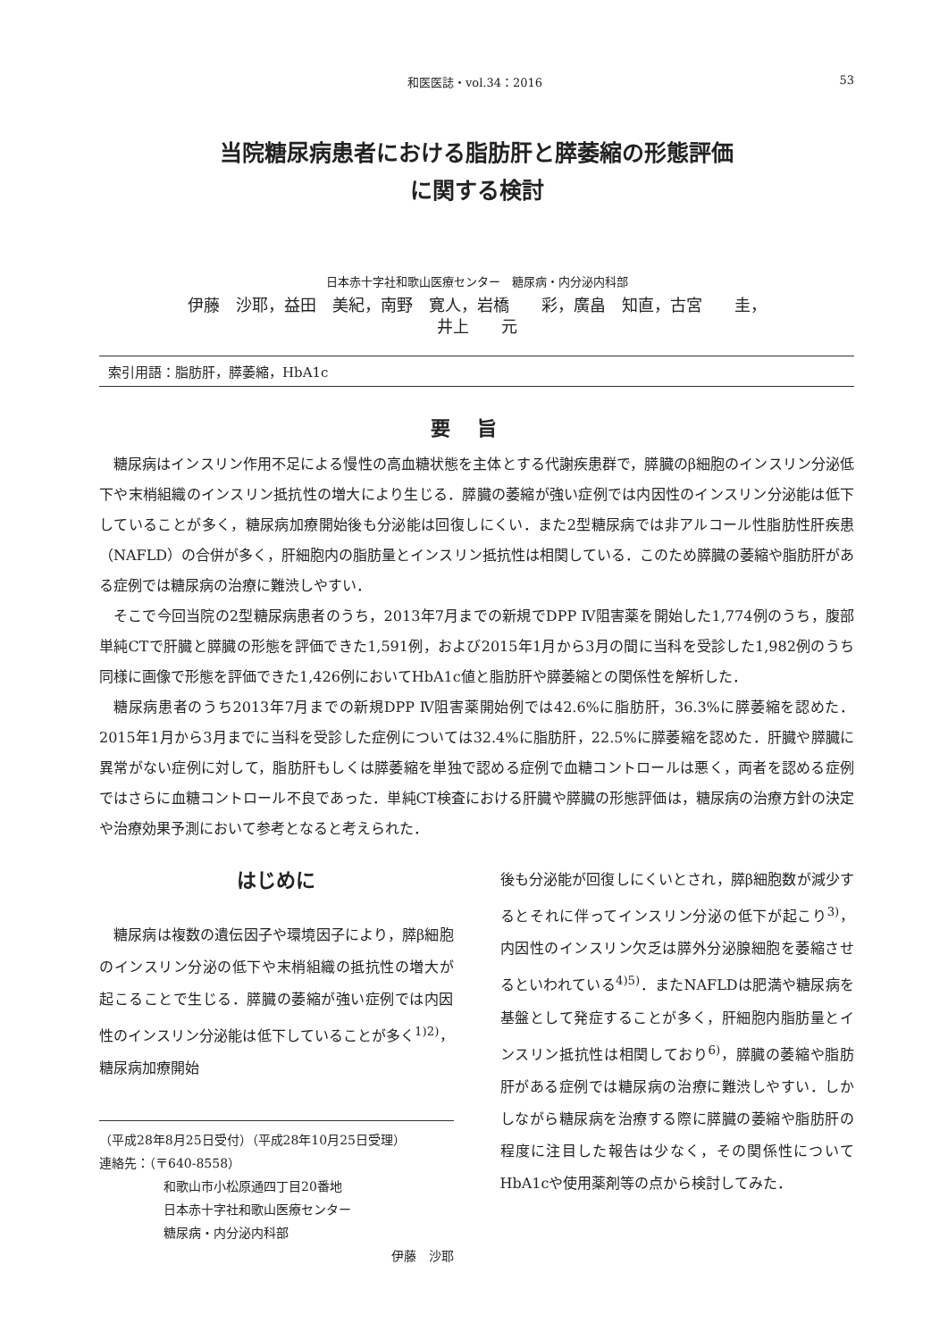和医医誌・vol.34：2016 53
当院糖尿病患者における脂肪肝と膵萎縮の形態評価
に関する検討
日本赤十字社和歌山医療センター　糖尿病・内分泌内科部
伊藤　沙耶，益田　美紀，南野　寛人，岩橋　　彩，廣畠　知直，古宮　　圭，
井上　　元
索引用語：脂肪肝，膵萎縮，HbA1c
要旨
糖尿病はインスリン作用不足による慢性の高血糖状態を主体とする代謝疾患群で，膵臓のβ細胞のインスリン分泌低下や末梢組織のインスリン抵抗性の増大により生じる．膵臓の萎縮が強い症例では内因性のインスリン分泌能は低下していることが多く，糖尿病加療開始後も分泌能は回復しにくい．また2型糖尿病では非アルコール性脂肪性肝疾患（NAFLD）の合併が多く，肝細胞内の脂肪量とインスリン抵抗性は相関している．このため膵臓の萎縮や脂肪肝がある症例では糖尿病の治療に難渋しやすい．
そこで今回当院の2型糖尿病患者のうち，2013年7月までの新規でDPP Ⅳ阻害薬を開始した1,774例のうち，腹部単純CTで肝臓と膵臓の形態を評価できた1,591例，および2015年1月から3月の間に当科を受診した1,982例のうち同様に画像で形態を評価できた1,426例においてHbA1c値と脂肪肝や膵萎縮との関係性を解析した．
糖尿病患者のうち2013年7月までの新規DPP Ⅳ阻害薬開始例では42.6%に脂肪肝，36.3%に膵萎縮を認めた．2015年1月から3月までに当科を受診した症例については32.4%に脂肪肝，22.5%に膵萎縮を認めた．肝臓や膵臓に異常がない症例に対して，脂肪肝もしくは膵萎縮を単独で認める症例で血糖コントロールは悪く，両者を認める症例ではさらに血糖コントロール不良であった．単純CT検査における肝臓や膵臓の形態評価は，糖尿病の治療方針の決定や治療効果予測において参考となると考えられた．
はじめに
糖尿病は複数の遺伝因子や環境因子により，膵β細胞のインスリン分泌の低下や末梢組織の抵抗性の増大が起こることで生じる．膵臓の萎縮が強い症例では内因性のインスリン分泌能は低下していることが多く<sup>1)2)</sup>，糖尿病加療開始
（平成28年8月25日受付）（平成28年10月25日受理）
連絡先：（〒640-8558）
和歌山市小松原通四丁目20番地
日本赤十字社和歌山医療センター
糖尿病・内分泌内科部
伊藤　沙耶
後も分泌能が回復しにくいとされ，膵β細胞数が減少するとそれに伴ってインスリン分泌の低下が起こり<sup>3)</sup>，内因性のインスリン欠乏は膵外分泌腺細胞を萎縮させるといわれている<sup>4)5)</sup>．またNAFLDは肥満や糖尿病を基盤として発症することが多く，肝細胞内脂肪量とインスリン抵抗性は相関しており<sup>6)</sup>，膵臓の萎縮や脂肪肝がある症例では糖尿病の治療に難渋しやすい．しかしながら糖尿病を治療する際に膵臓の萎縮や脂肪肝の程度に注目した報告は少なく，その関係性についてHbA1cや使用薬剤等の点から検討してみた．